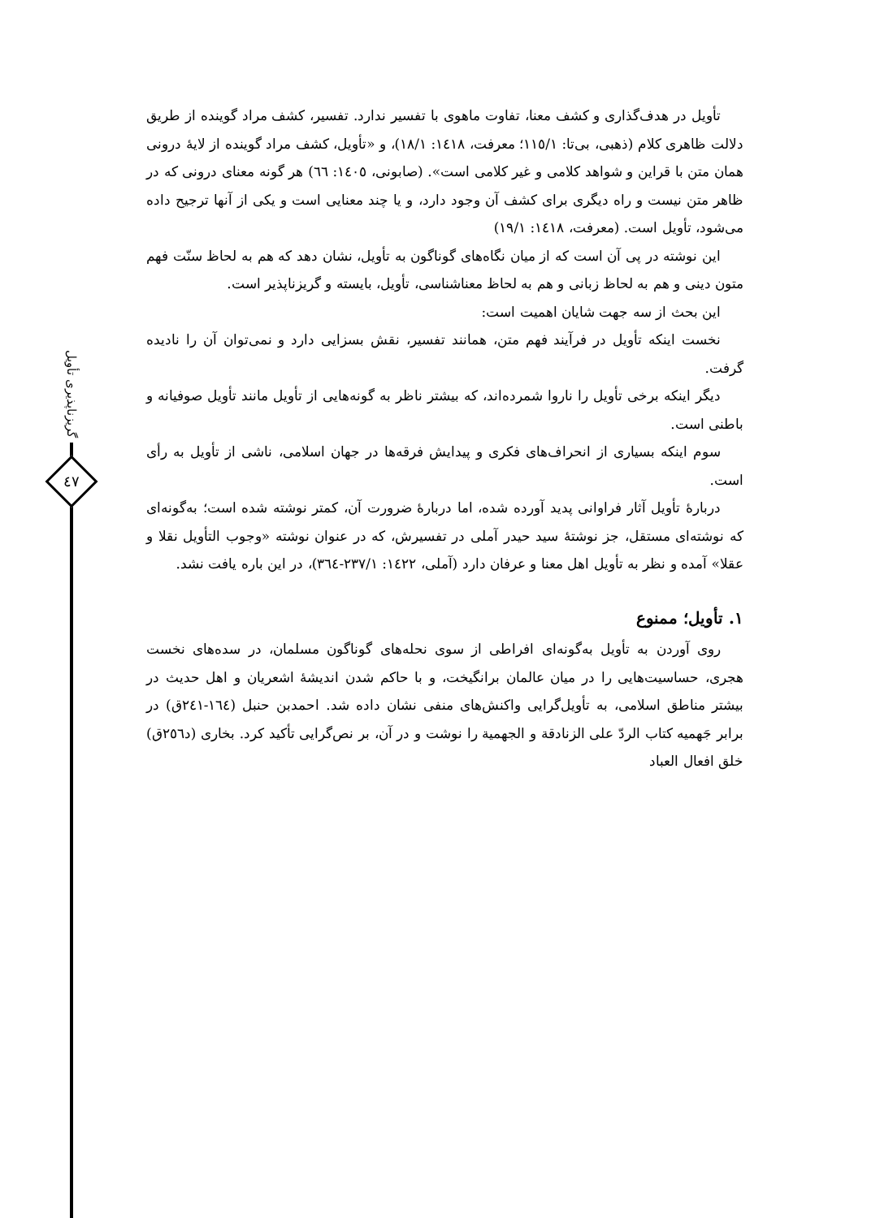گریزناپذیری تأویل
٤٧
تأویل در هدف‌گذاری و کشف معنا، تفاوت ماهوی با تفسیر ندارد. تفسیر، کشف مراد گوینده از طریق دلالت ظاهری کلام (ذهبی، بی‌تا: ١١٥/١؛ معرفت، ١٤١٨: ١٨/١)، و «تأویل، کشف مراد گوینده از لایهٔ درونی همان متن با قراین و شواهد کلامی و غیر کلامی است». (صابونی، ١٤٠٥: ٦٦) هر گونه معنای درونی که در ظاهر متن نیست و راه دیگری برای کشف آن وجود دارد، و یا چند معنایی است و یکی از آنها ترجیح داده می‌شود، تأویل است. (معرفت، ١٤١٨: ١٩/١)
این نوشته در پی آن است که از میان نگاه‌های گوناگون به تأویل، نشان دهد که هم به لحاظ سنّت فهم متون دینی و هم به لحاظ زبانی و هم به لحاظ معناشناسی، تأویل، بایسته و گریزناپذیر است.
این بحث از سه جهت شایان اهمیت است:
نخست اینکه تأویل در فرآیند فهم متن، همانند تفسیر، نقش بسزایی دارد و نمی‌توان آن را نادیده گرفت.
دیگر اینکه برخی تأویل را ناروا شمرده‌اند، که بیشتر ناظر به گونه‌هایی از تأویل مانند تأویل صوفیانه و باطنی است.
سوم اینکه بسیاری از انحراف‌های فکری و پیدایش فرقه‌ها در جهان اسلامی، ناشی از تأویل به رأی است.
دربارهٔ تأویل آثار فراوانی پدید آورده شده، اما دربارهٔ ضرورت آن، کمتر نوشته شده است؛ به‌گونه‌ای که نوشته‌ای مستقل، جز نوشتهٔ سید حیدر آملی در تفسیرش، که در عنوان نوشته «وجوب التأویل نقلا و عقلا» آمده و نظر به تأویل اهل معنا و عرفان دارد (آملی، ١٤٢٢: ٢٣٧/١-٣٦٤)، در این باره یافت نشد.
١. تأویل؛ ممنوع
روی آوردن به تأویل به‌گونه‌ای افراطی از سوی نحله‌های گوناگون مسلمان، در سده‌های نخست هجری، حساسیت‌هایی را در میان عالمان برانگیخت، و با حاکم شدن اندیشهٔ اشعریان و اهل حدیث در بیشتر مناطق اسلامی، به تأویل‌گرایی واکنش‌های منفی نشان داده شد. احمدبن حنبل (١٦٤-٢٤١ق) در برابر جَهمیه کتاب الردّ علی الزنادقة و الجهمیة را نوشت و در آن، بر نص‌گرایی تأکید کرد. بخاری (د٢٥٦ق) خلق افعال العباد